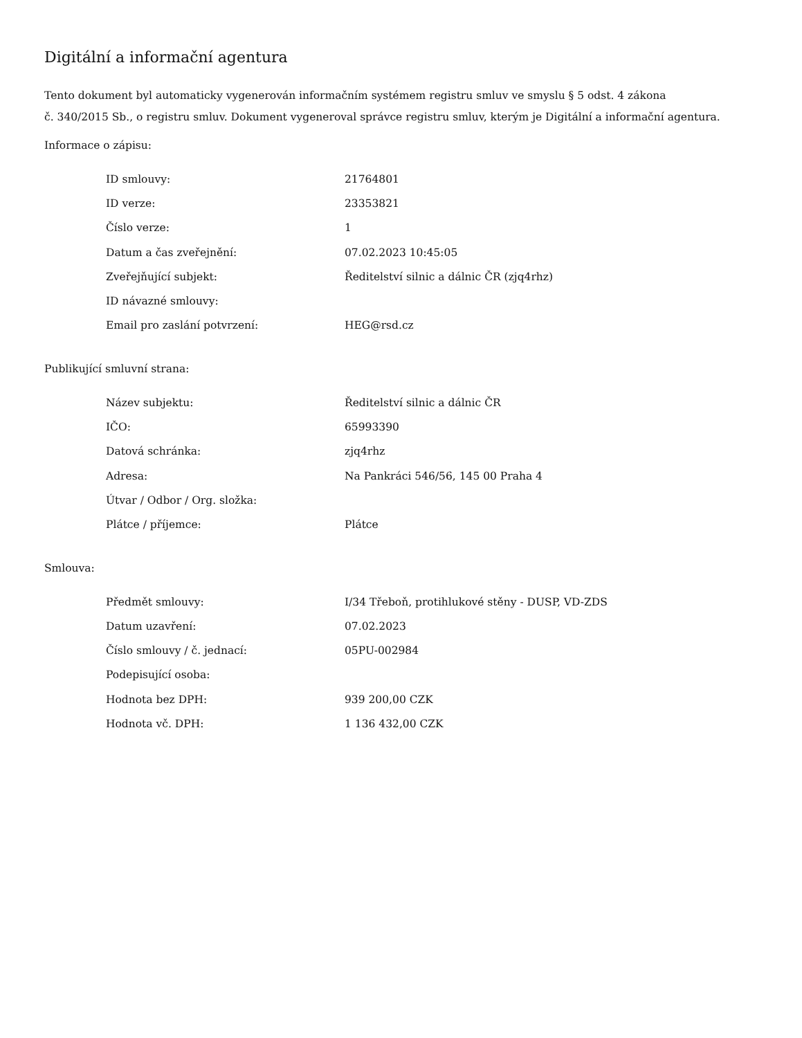Digitální a informační agentura
Tento dokument byl automaticky vygenerován informačním systémem registru smluv ve smyslu § 5 odst. 4 zákona
č. 340/2015 Sb., o registru smluv. Dokument vygeneroval správce registru smluv, kterým je Digitální a informační agentura.
Informace o zápisu:
| ID smlouvy: | 21764801 |
| ID verze: | 23353821 |
| Číslo verze: | 1 |
| Datum a čas zveřejnění: | 07.02.2023 10:45:05 |
| Zveřejňující subjekt: | Ředitelství silnic a dálnic ČR (zjq4rhz) |
| ID návazné smlouvy: | |
| Email pro zaslání potvrzení: | HEG@rsd.cz |
Publikující smluvní strana:
| Název subjektu: | Ředitelství silnic a dálnic ČR |
| IČO: | 65993390 |
| Datová schránka: | zjq4rhz |
| Adresa: | Na Pankráci 546/56, 145 00 Praha 4 |
| Útvar / Odbor / Org. složka: | |
| Plátce / příjemce: | Plátce |
Smlouva:
| Předmět smlouvy: | I/34 Třeboň, protihlukové stěny - DUSP, VD-ZDS |
| Datum uzavření: | 07.02.2023 |
| Číslo smlouvy / č. jednací: | 05PU-002984 |
| Podepisující osoba: | |
| Hodnota bez DPH: | 939 200,00 CZK |
| Hodnota vč. DPH: | 1 136 432,00 CZK |